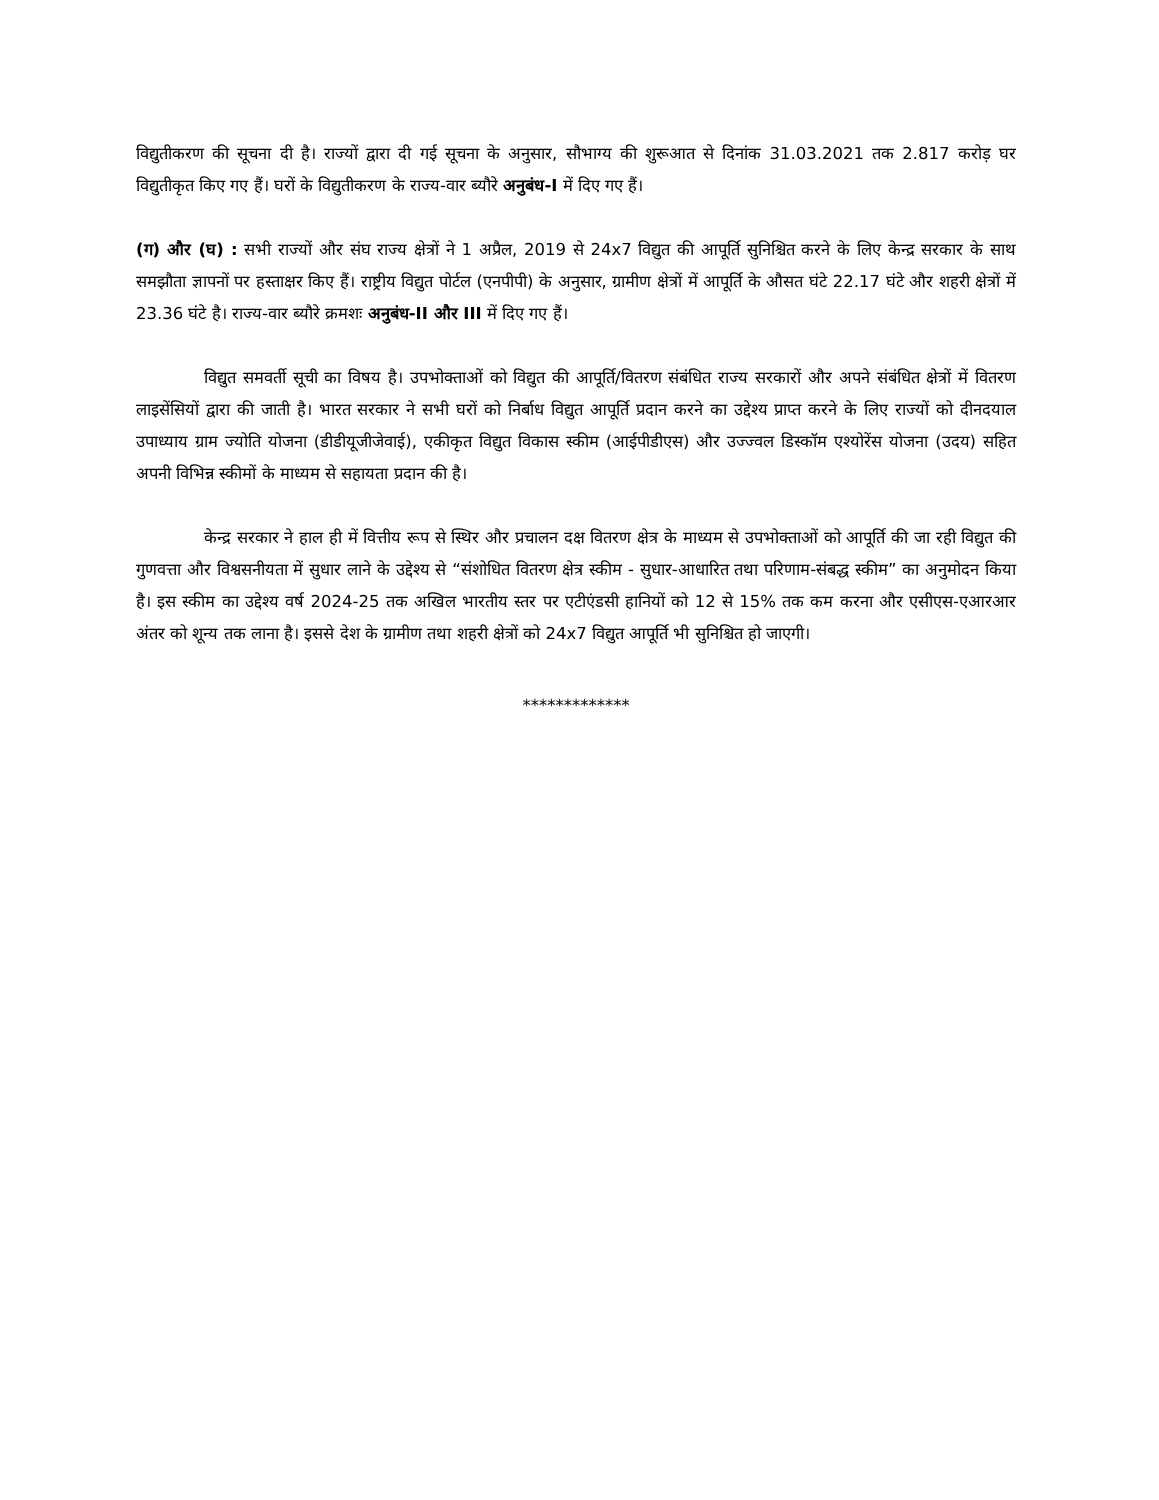विद्युतीकरण की सूचना दी है। राज्यों द्वारा दी गई सूचना के अनुसार, सौभाग्य की शुरूआत से दिनांक 31.03.2021 तक 2.817 करोड़ घर विद्युतीकृत किए गए हैं। घरों के विद्युतीकरण के राज्य-वार ब्यौरे अनुबंध-I में दिए गए हैं।
(ग) और (घ) : सभी राज्यों और संघ राज्य क्षेत्रों ने 1 अप्रैल, 2019 से 24x7 विद्युत की आपूर्ति सुनिश्चित करने के लिए केन्द्र सरकार के साथ समझौता ज्ञापनों पर हस्ताक्षर किए हैं। राष्ट्रीय विद्युत पोर्टल (एनपीपी) के अनुसार, ग्रामीण क्षेत्रों में आपूर्ति के औसत घंटे 22.17 घंटे और शहरी क्षेत्रों में 23.36 घंटे है। राज्य-वार ब्यौरे क्रमशः अनुबंध-II और III में दिए गए हैं।
विद्युत समवर्ती सूची का विषय है। उपभोक्ताओं को विद्युत की आपूर्ति/वितरण संबंधित राज्य सरकारों और अपने संबंधित क्षेत्रों में वितरण लाइसेंसियों द्वारा की जाती है। भारत सरकार ने सभी घरों को निर्बाध विद्युत आपूर्ति प्रदान करने का उद्देश्य प्राप्त करने के लिए राज्यों को दीनदयाल उपाध्याय ग्राम ज्योति योजना (डीडीयूजीजेवाई), एकीकृत विद्युत विकास स्कीम (आईपीडीएस) और उज्ज्वल डिस्कॉम एश्योरेंस योजना (उदय) सहित अपनी विभिन्न स्कीमों के माध्यम से सहायता प्रदान की है।
केन्द्र सरकार ने हाल ही में वित्तीय रूप से स्थिर और प्रचालन दक्ष वितरण क्षेत्र के माध्यम से उपभोक्ताओं को आपूर्ति की जा रही विद्युत की गुणवत्ता और विश्वसनीयता में सुधार लाने के उद्देश्य से “संशोधित वितरण क्षेत्र स्कीम - सुधार-आधारित तथा परिणाम-संबद्ध स्कीम” का अनुमोदन किया है। इस स्कीम का उद्देश्य वर्ष 2024-25 तक अखिल भारतीय स्तर पर एटीएंडसी हानियों को 12 से 15% तक कम करना और एसीएस-एआरआर अंतर को शून्य तक लाना है। इससे देश के ग्रामीण तथा शहरी क्षेत्रों को 24x7 विद्युत आपूर्ति भी सुनिश्चित हो जाएगी।
*************